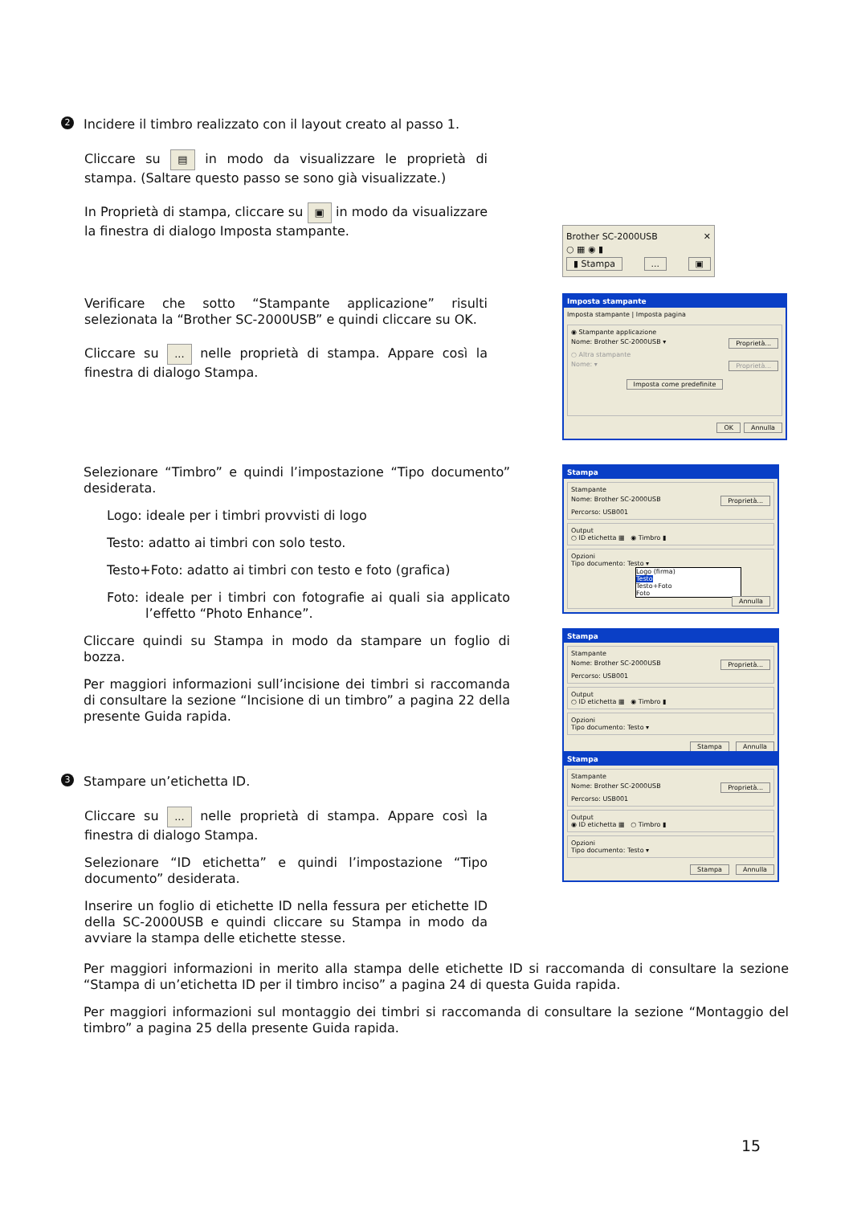2 Incidere il timbro realizzato con il layout creato al passo 1.
Cliccare su ▤ in modo da visualizzare le proprietà di stampa. (Saltare questo passo se sono già visualizzate.)
In Proprietà di stampa, cliccare su ▣ in modo da visualizzare la finestra di dialogo Imposta stampante.
Verificare che sotto “Stampante applicazione” risulti selezionata la “Brother SC-2000USB” e quindi cliccare su OK.
Cliccare su ... nelle proprietà di stampa. Appare così la finestra di dialogo Stampa.
Brother SC-2000USB ✕
○ ▦ ◉ ▮
▮ Stampa... ▣
Imposta stampante
Imposta stampante | Imposta pagina
◉ Stampante applicazione
Nome: Brother SC-2000USB ▾ Proprietà...
○ Altra stampante
Nome: ▾ Proprietà...
Imposta come predefinite
OK Annulla
Selezionare “Timbro” e quindi l’impostazione “Tipo documento” desiderata.
Logo: ideale per i timbri provvisti di logo
Testo: adatto ai timbri con solo testo.
Testo+Foto: adatto ai timbri con testo e foto (grafica)
Foto: ideale per i timbri con fotografie ai quali sia applicato l’effetto “Photo Enhance”.
Cliccare quindi su Stampa in modo da stampare un foglio di bozza.
Per maggiori informazioni sull’incisione dei timbri si raccomanda di consultare la sezione “Incisione di un timbro” a pagina 22 della presente Guida rapida.
Stampa
Stampante
Nome: Brother SC-2000USB Proprietà...
Percorso: USB001
Output
○ ID etichetta ▦ ◉ Timbro ▮
Opzioni
Tipo documento: Testo ▾
Logo (firma)
Testo
Testo+Foto
Foto
Annulla
Stampa
Stampante
Nome: Brother SC-2000USB Proprietà...
Percorso: USB001
Output
○ ID etichetta ▦ ◉ Timbro ▮
Opzioni
Tipo documento: Testo ▾
Stampa Annulla
3 Stampare un’etichetta ID.
Cliccare su ... nelle proprietà di stampa. Appare così la finestra di dialogo Stampa.
Selezionare “ID etichetta” e quindi l’impostazione “Tipo documento” desiderata.
Inserire un foglio di etichette ID nella fessura per etichette ID della SC-2000USB e quindi cliccare su Stampa in modo da avviare la stampa delle etichette stesse.
Stampa
Stampante
Nome: Brother SC-2000USB Proprietà...
Percorso: USB001
Output
◉ ID etichetta ▦ ○ Timbro ▮
Opzioni
Tipo documento: Testo ▾
Stampa Annulla
Per maggiori informazioni in merito alla stampa delle etichette ID si raccomanda di consultare la sezione “Stampa di un’etichetta ID per il timbro inciso” a pagina 24 di questa Guida rapida.
Per maggiori informazioni sul montaggio dei timbri si raccomanda di consultare la sezione “Montaggio del timbro” a pagina 25 della presente Guida rapida.
15